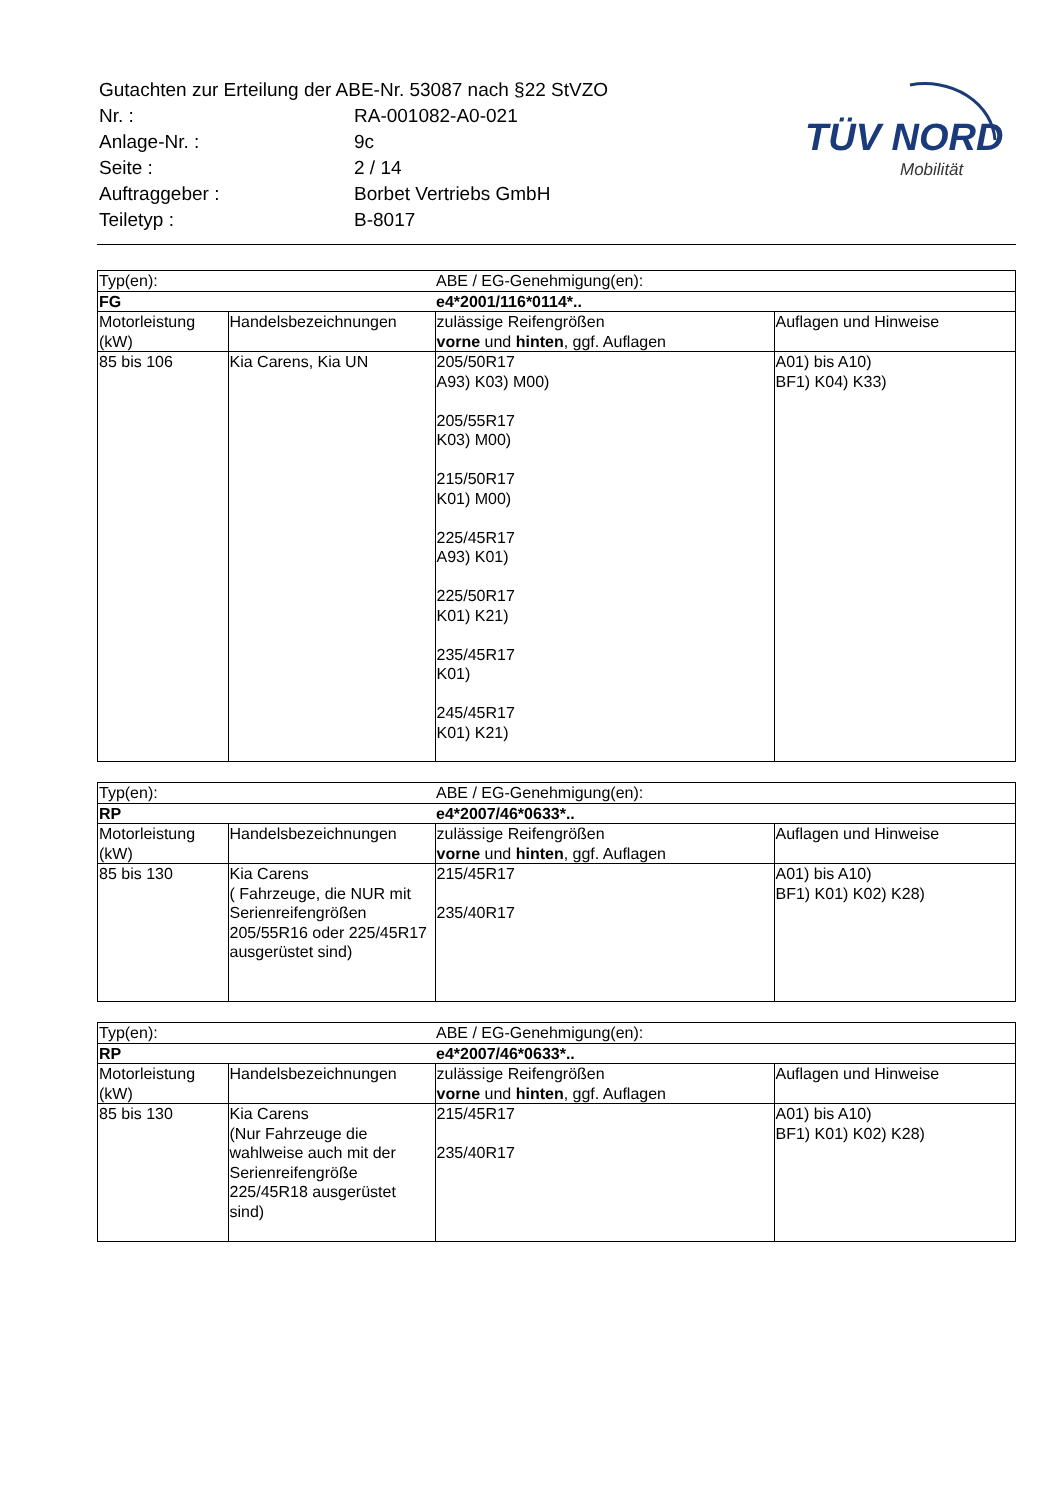| Gutachten zur Erteilung der ABE-Nr. 53087 nach §22 StVZO | |
| Nr. : | RA-001082-A0-021 |
| Anlage-Nr. : | 9c |
| Seite : | 2 / 14 |
| Auftraggeber : | Borbet Vertriebs GmbH |
| Teiletyp : | B-8017 |
TÜV NORD
Mobilität
| Typ(en): | | ABE / EG-Genehmigung(en): | |
| FG | | e4*2001/116*0114*.. | |
| Motorleistung (kW) | Handelsbezeichnungen | zulässige Reifengrößen vorne und hinten , ggf. Auflagen | Auflagen und Hinweise |
| 85 bis 106 | Kia Carens, Kia UN | 205/50R17 A93) K03) M00) 205/55R17 K03) M00) 215/50R17 K01) M00) 225/45R17 A93) K01) 225/50R17 K01) K21) 235/45R17 K01) 245/45R17 K01) K21) | A01) bis A10) BF1) K04) K33) |
| Typ(en): | | ABE / EG-Genehmigung(en): | |
| RP | | e4*2007/46*0633*.. | |
| Motorleistung (kW) | Handelsbezeichnungen | zulässige Reifengrößen vorne und hinten , ggf. Auflagen | Auflagen und Hinweise |
| 85 bis 130 | Kia Carens ( Fahrzeuge, die NUR mit Serienreifengrößen 205/55R16 oder 225/45R17 ausgerüstet sind) | 215/45R17 235/40R17 | A01) bis A10) BF1) K01) K02) K28) |
| Typ(en): | | ABE / EG-Genehmigung(en): | |
| RP | | e4*2007/46*0633*.. | |
| Motorleistung (kW) | Handelsbezeichnungen | zulässige Reifengrößen vorne und hinten , ggf. Auflagen | Auflagen und Hinweise |
| 85 bis 130 | Kia Carens (Nur Fahrzeuge die wahlweise auch mit der Serienreifengröße 225/45R18 ausgerüstet sind) | 215/45R17 235/40R17 | A01) bis A10) BF1) K01) K02) K28) |